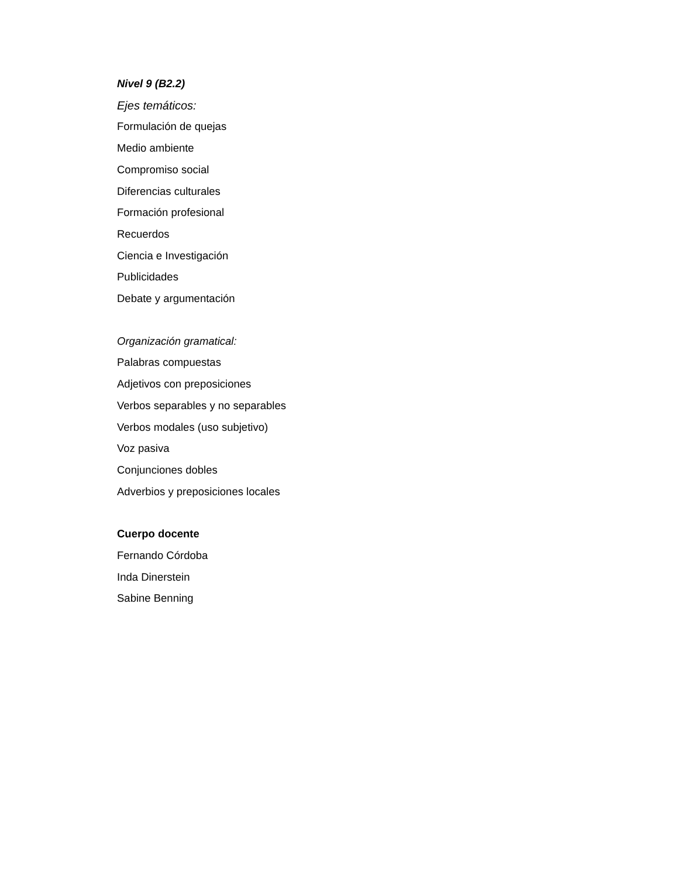Nivel 9 (B2.2)
Ejes temáticos:
Formulación de quejas
Medio ambiente
Compromiso social
Diferencias culturales
Formación profesional
Recuerdos
Ciencia e Investigación
Publicidades
Debate y argumentación
Organización gramatical:
Palabras compuestas
Adjetivos con preposiciones
Verbos separables y no separables
Verbos modales (uso subjetivo)
Voz pasiva
Conjunciones dobles
Adverbios y preposiciones locales
Cuerpo docente
Fernando Córdoba
Inda Dinerstein
Sabine Benning